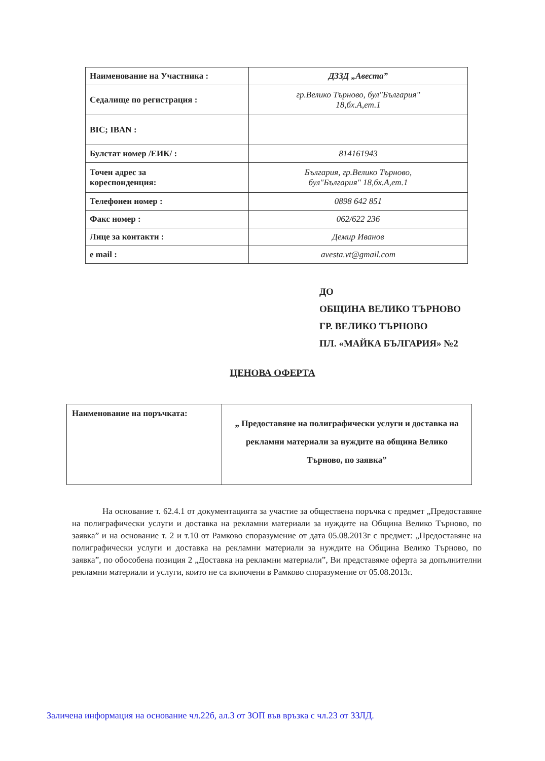| Наименование на Участника : | ДЗЗД „Авеста” |
| Седалище по регистрация : | гр.Велико Търново, бул"България" 18,бх.А,ет.1 |
| BIC; IBAN : | |
| Булстат номер /ЕИК/ : | 814161943 |
| Точен адрес за кореспонденция: | България, гр.Велико Търново, бул"България" 18,бх.А,ет.1 |
| Телефонен номер : | 0898 642 851 |
| Факс номер : | 062/622 236 |
| Лице за контакти : | Демир Иванов |
| e mail : | avesta.vt@gmail.com |
ДО
ОБЩИНА ВЕЛИКО ТЪРНОВО
ГР. ВЕЛИКО ТЪРНОВО
ПЛ. «МАЙКА БЪЛГАРИЯ» №2
ЦЕНОВА ОФЕРТА
| Наименование на поръчката: | „ Предоставяне на полиграфически услуги и доставка на рекламни материали за нуждите на община Велико Търново, по заявка” |
На основание т. 62.4.1 от документацията за участие за обществена поръчка с предмет „Предоставяне на полиграфически услуги и доставка на рекламни материали за нуждите на Община Велико Търново, по заявка” и на основание т. 2 и т.10 от Рамково споразумение от дата 05.08.2013г с предмет: „Предоставяне на полиграфически услуги и доставка на рекламни материали за нуждите на Община Велико Търново, по заявка”, по обособена позиция 2 „Доставка на рекламни материали”, Ви представяме оферта за допълнителни рекламни материали и услуги, които не са включени в Рамково споразумение от 05.08.2013г.
Заличена информация на основание чл.22б, ал.3 от ЗОП във връзка с чл.23 от ЗЗЛД.